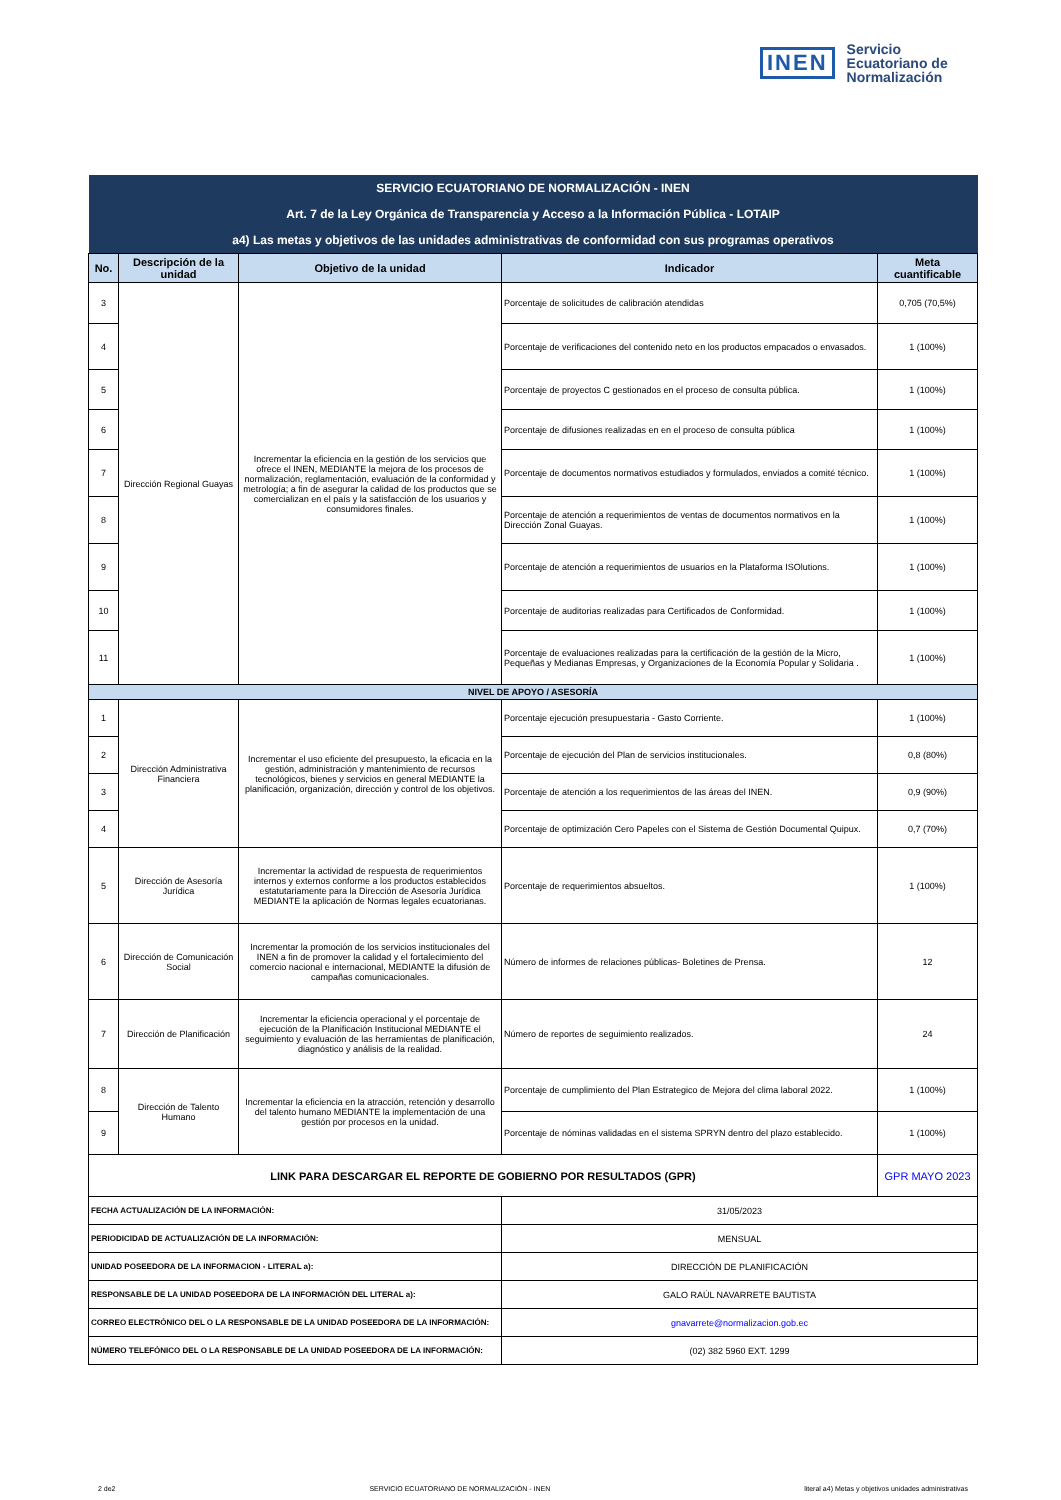INEN Servicio
Ecuatoriano de
Normalización
| SERVICIO ECUATORIANO DE NORMALIZACIÓN - INEN | | | | |
| Art. 7 de la Ley Orgánica de Transparencia y Acceso a la Información Pública - LOTAIP | | | | |
| a4) Las metas y objetivos de las unidades administrativas de conformidad con sus programas operativos | | | | |
| No. | Descripción de la unidad | Objetivo de la unidad | Indicador | Meta cuantificable |
| 3 | Dirección Regional Guayas | Incrementar la eficiencia en la gestión de los servicios que ofrece el INEN, MEDIANTE la mejora de los procesos de normalización, reglamentación, evaluación de la conformidad y metrología; a fin de asegurar la calidad de los productos que se comercializan en el país y la satisfacción de los usuarios y consumidores finales. | Porcentaje de solicitudes de calibración atendidas | 0,705 (70,5%) |
| 4 | | | Porcentaje de verificaciones del contenido neto en los productos empacados o envasados. | 1 (100%) |
| 5 | | | Porcentaje de proyectos C gestionados en el proceso de consulta pública. | 1 (100%) |
| 6 | | | Porcentaje de difusiones realizadas en en el proceso de consulta pública | 1 (100%) |
| 7 | | | Porcentaje de documentos normativos estudiados y formulados, enviados a comité técnico. | 1 (100%) |
| 8 | | | Porcentaje de atención a requerimientos de ventas de documentos normativos en la Dirección Zonal Guayas. | 1 (100%) |
| 9 | | | Porcentaje de atención a requerimientos de usuarios en la Plataforma ISOlutions. | 1 (100%) |
| 10 | | | Porcentaje de auditorias realizadas para Certificados de Conformidad. | 1 (100%) |
| 11 | | | Porcentaje de evaluaciones realizadas para la certificación de la gestión de la Micro, Pequeñas y Medianas Empresas, y Organizaciones de la Economía Popular y Solidaria . | 1 (100%) |
| NIVEL DE APOYO / ASESORÍA | | | | |
| 1 | Dirección Administrativa Financiera | Incrementar el uso eficiente del presupuesto, la eficacia en la gestión, administración y mantenimiento de recursos tecnológicos, bienes y servicios en general MEDIANTE la planificación, organización, dirección y control de los objetivos. | Porcentaje ejecución presupuestaria - Gasto Corriente. | 1 (100%) |
| 2 | | | Porcentaje de ejecución del Plan de servicios institucionales. | 0,8 (80%) |
| 3 | | | Porcentaje de atención a los requerimientos de las áreas del INEN. | 0,9 (90%) |
| 4 | | | Porcentaje de optimización Cero Papeles con el Sistema de Gestión Documental Quipux. | 0,7 (70%) |
| 5 | Dirección de Asesoría Jurídica | Incrementar la actividad de respuesta de requerimientos internos y externos conforme a los productos establecidos estatutariamente para la Dirección de Asesoría Jurídica MEDIANTE la aplicación de Normas legales ecuatorianas. | Porcentaje de requerimientos absueltos. | 1 (100%) |
| 6 | Dirección de Comunicación Social | Incrementar la promoción de los servicios institucionales del INEN a fin de promover la calidad y el fortalecimiento del comercio nacional e internacional, MEDIANTE la difusión de campañas comunicacionales. | Número de informes de relaciones públicas- Boletines de Prensa. | 12 |
| 7 | Dirección de Planificación | Incrementar la eficiencia operacional y el porcentaje de ejecución de la Planificación Institucional MEDIANTE el seguimiento y evaluación de las herramientas de planificación, diagnóstico y análisis de la realidad. | Número de reportes de seguimiento realizados. | 24 |
| 8 | Dirección de Talento Humano | Incrementar la eficiencia en la atracción, retención y desarrollo del talento humano MEDIANTE la implementación de una gestión por procesos en la unidad. | Porcentaje de cumplimiento del Plan Estrategico de Mejora del clima laboral 2022. | 1 (100%) |
| 9 | | | Porcentaje de nóminas validadas en el sistema SPRYN dentro del plazo establecido. | 1 (100%) |
| LINK PARA DESCARGAR EL REPORTE DE GOBIERNO POR RESULTADOS (GPR) | | | | GPR MAYO 2023 |
| FECHA ACTUALIZACIÓN DE LA INFORMACIÓN: | | | 31/05/2023 | |
| PERIODICIDAD DE ACTUALIZACIÓN DE LA INFORMACIÓN: | | | MENSUAL | |
| UNIDAD POSEEDORA DE LA INFORMACION - LITERAL a): | | | DIRECCIÓN DE PLANIFICACIÓN | |
| RESPONSABLE DE LA UNIDAD POSEEDORA DE LA INFORMACIÓN DEL LITERAL a): | | | GALO RAÚL NAVARRETE BAUTISTA | |
| CORREO ELECTRÓNICO DEL O LA RESPONSABLE DE LA UNIDAD POSEEDORA DE LA INFORMACIÓN: | | | gnavarrete@normalizacion.gob.ec | |
| NÚMERO TELEFÓNICO DEL O LA RESPONSABLE DE LA UNIDAD POSEEDORA DE LA INFORMACIÓN: | | | (02) 382 5960 EXT. 1299 | |
2 de2 SERVICIO ECUATORIANO DE NORMALIZACIÓN - INEN literal a4) Metas y objetivos unidades administrativas